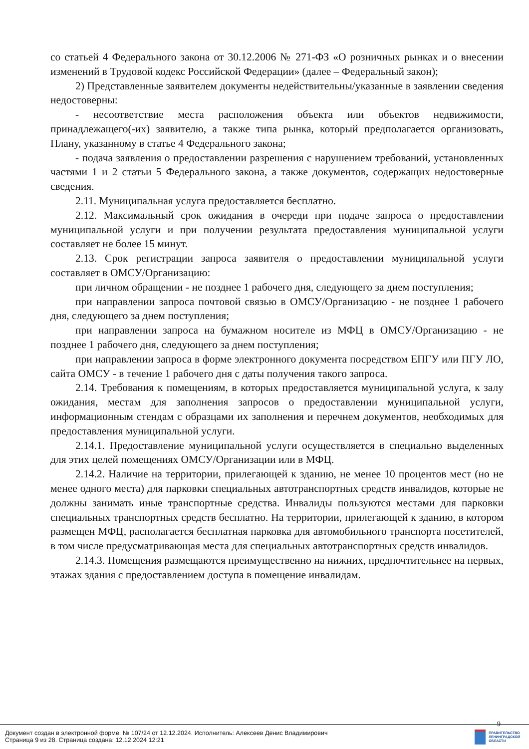со статьей 4 Федерального закона от 30.12.2006 № 271-ФЗ «О розничных рынках и о внесении изменений в Трудовой кодекс Российской Федерации» (далее – Федеральный закон);
2) Представленные заявителем документы недействительны/указанные в заявлении сведения недостоверны:
- несоответствие места расположения объекта или объектов недвижимости, принадлежащего(-их) заявителю, а также типа рынка, который предполагается организовать, Плану, указанному в статье 4 Федерального закона;
- подача заявления о предоставлении разрешения с нарушением требований, установленных частями 1 и 2 статьи 5 Федерального закона, а также документов, содержащих недостоверные сведения.
2.11. Муниципальная услуга предоставляется бесплатно.
2.12. Максимальный срок ожидания в очереди при подаче запроса о предоставлении муниципальной услуги и при получении результата предоставления муниципальной услуги составляет не более 15 минут.
2.13. Срок регистрации запроса заявителя о предоставлении муниципальной услуги составляет в ОМСУ/Организацию:
при личном обращении - не позднее 1 рабочего дня, следующего за днем поступления;
при направлении запроса почтовой связью в ОМСУ/Организацию - не позднее 1 рабочего дня, следующего за днем поступления;
при направлении запроса на бумажном носителе из МФЦ в ОМСУ/Организацию - не позднее 1 рабочего дня, следующего за днем поступления;
при направлении запроса в форме электронного документа посредством ЕПГУ или ПГУ ЛО, сайта ОМСУ - в течение 1 рабочего дня с даты получения такого запроса.
2.14. Требования к помещениям, в которых предоставляется муниципальной услуга, к залу ожидания, местам для заполнения запросов о предоставлении муниципальной услуги, информационным стендам с образцами их заполнения и перечнем документов, необходимых для предоставления муниципальной услуги.
2.14.1. Предоставление муниципальной услуги осуществляется в специально выделенных для этих целей помещениях ОМСУ/Организации или в МФЦ.
2.14.2. Наличие на территории, прилегающей к зданию, не менее 10 процентов мест (но не менее одного места) для парковки специальных автотранспортных средств инвалидов, которые не должны занимать иные транспортные средства. Инвалиды пользуются местами для парковки специальных транспортных средств бесплатно. На территории, прилегающей к зданию, в котором размещен МФЦ, располагается бесплатная парковка для автомобильного транспорта посетителей, в том числе предусматривающая места для специальных автотранспортных средств инвалидов.
2.14.3. Помещения размещаются преимущественно на нижних, предпочтительнее на первых, этажах здания с предоставлением доступа в помещение инвалидам.
9
Документ создан в электронной форме. № 107/24 от 12.12.2024. Исполнитель: Алексеев Денис Владимирович
Страница 9 из 28. Страница создана: 12.12.2024 12:21
ПРАВИТЕЛЬСТВО
ЛЕНИНГРАДСКОЙ
ОБЛАСТИ